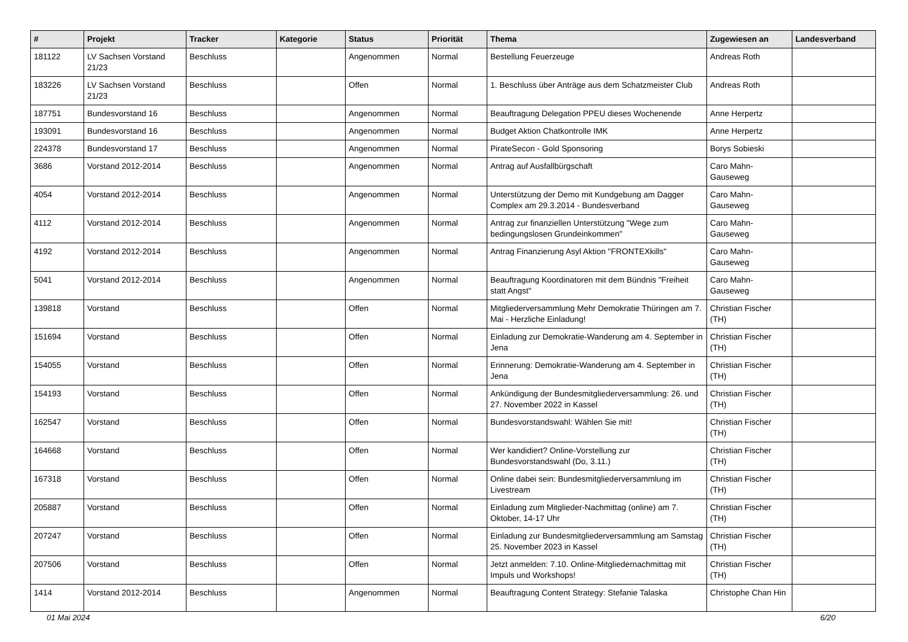| # | Projekt | Tracker | Kategorie | Status | Priorität | Thema | Zugewiesen an | Landesverband |
| --- | --- | --- | --- | --- | --- | --- | --- | --- |
| 181122 | LV Sachsen Vorstand 21/23 | Beschluss | | Angenommen | Normal | Bestellung Feuerzeuge | Andreas Roth | |
| 183226 | LV Sachsen Vorstand 21/23 | Beschluss | | Offen | Normal | 1. Beschluss über Anträge aus dem Schatzmeister Club | Andreas Roth | |
| 187751 | Bundesvorstand 16 | Beschluss | | Angenommen | Normal | Beauftragung Delegation PPEU dieses Wochenende | Anne Herpertz | |
| 193091 | Bundesvorstand 16 | Beschluss | | Angenommen | Normal | Budget Aktion Chatkontrolle IMK | Anne Herpertz | |
| 224378 | Bundesvorstand 17 | Beschluss | | Angenommen | Normal | PirateSecon - Gold Sponsoring | Borys Sobieski | |
| 3686 | Vorstand 2012-2014 | Beschluss | | Angenommen | Normal | Antrag auf Ausfallbürgschaft | Caro Mahn-Gauseweg | |
| 4054 | Vorstand 2012-2014 | Beschluss | | Angenommen | Normal | Unterstützung der Demo mit Kundgebung am Dagger Complex am 29.3.2014 - Bundesverband | Caro Mahn-Gauseweg | |
| 4112 | Vorstand 2012-2014 | Beschluss | | Angenommen | Normal | Antrag zur finanziellen Unterstützung "Wege zum bedingungslosen Grundeinkommen" | Caro Mahn-Gauseweg | |
| 4192 | Vorstand 2012-2014 | Beschluss | | Angenommen | Normal | Antrag Finanzierung Asyl Aktion "FRONTEXkills" | Caro Mahn-Gauseweg | |
| 5041 | Vorstand 2012-2014 | Beschluss | | Angenommen | Normal | Beauftragung Koordinatoren mit dem Bündnis "Freiheit statt Angst" | Caro Mahn-Gauseweg | |
| 139818 | Vorstand | Beschluss | | Offen | Normal | Mitgliederversammlung Mehr Demokratie Thüringen am 7. Mai - Herzliche Einladung! | Christian Fischer (TH) | |
| 151694 | Vorstand | Beschluss | | Offen | Normal | Einladung zur Demokratie-Wanderung am 4. September in Jena | Christian Fischer (TH) | |
| 154055 | Vorstand | Beschluss | | Offen | Normal | Erinnerung: Demokratie-Wanderung am 4. September in Jena | Christian Fischer (TH) | |
| 154193 | Vorstand | Beschluss | | Offen | Normal | Ankündigung der Bundesmitgliederversammlung: 26. und 27. November 2022 in Kassel | Christian Fischer (TH) | |
| 162547 | Vorstand | Beschluss | | Offen | Normal | Bundesvorstandswahl: Wählen Sie mit! | Christian Fischer (TH) | |
| 164668 | Vorstand | Beschluss | | Offen | Normal | Wer kandidiert? Online-Vorstellung zur Bundesvorstandswahl (Do, 3.11.) | Christian Fischer (TH) | |
| 167318 | Vorstand | Beschluss | | Offen | Normal | Online dabei sein: Bundesmitgliederversammlung im Livestream | Christian Fischer (TH) | |
| 205887 | Vorstand | Beschluss | | Offen | Normal | Einladung zum Mitglieder-Nachmittag (online) am 7. Oktober, 14-17 Uhr | Christian Fischer (TH) | |
| 207247 | Vorstand | Beschluss | | Offen | Normal | Einladung zur Bundesmitgliederversammlung am Samstag 25. November 2023 in Kassel | Christian Fischer (TH) | |
| 207506 | Vorstand | Beschluss | | Offen | Normal | Jetzt anmelden: 7.10. Online-Mitgliedernachmittag mit Impuls und Workshops! | Christian Fischer (TH) | |
| 1414 | Vorstand 2012-2014 | Beschluss | | Angenommen | Normal | Beauftragung Content Strategy: Stefanie Talaska | Christophe Chan Hin | |
01 Mai 2024 6/20